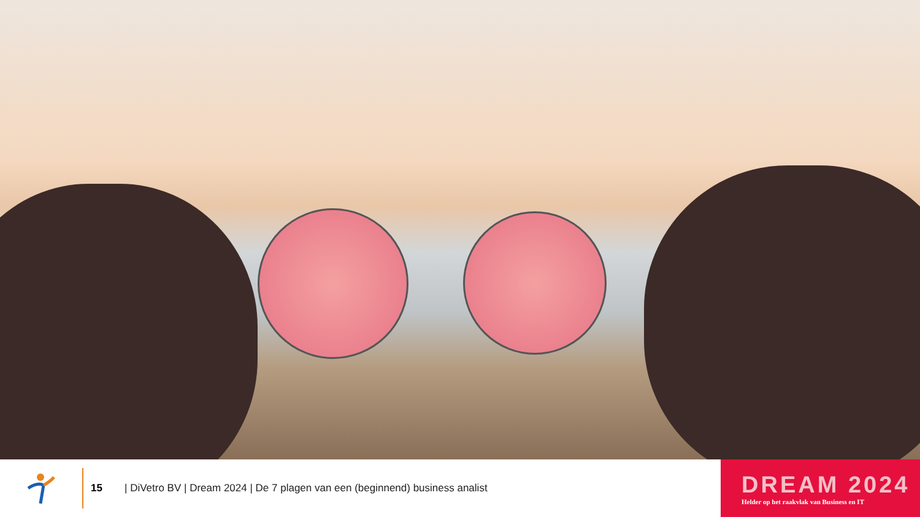15
| DiVetro BV | Dream 2024 | De 7 plagen van een (beginnend) business analist
DREAM 2024
Helder op het raakvlak van Business en IT